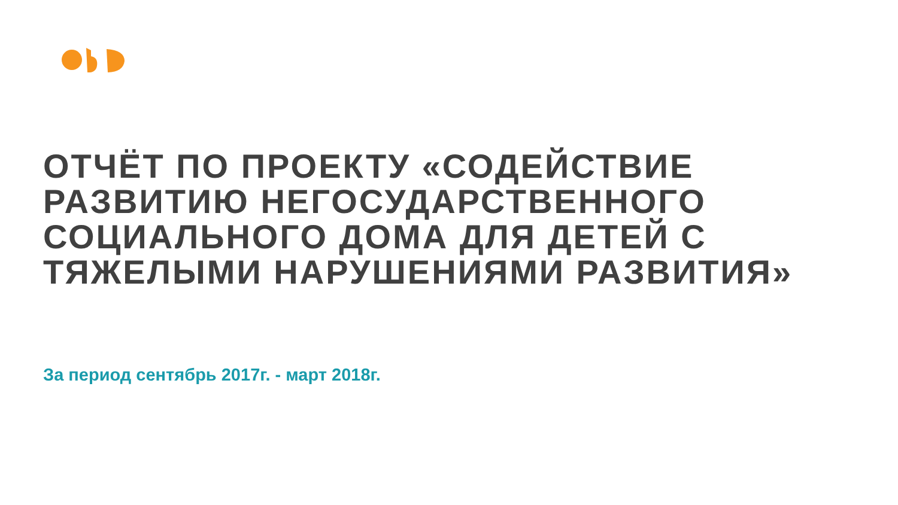ОТЧЁТ ПО ПРОЕКТУ «СОДЕЙСТВИЕ РАЗВИТИЮ НЕГОСУДАРСТВЕННОГО СОЦИАЛЬНОГО ДОМА ДЛЯ ДЕТЕЙ С ТЯЖЕЛЫМИ НАРУШЕНИЯМИ РАЗВИТИЯ»
За период сентябрь 2017г. - март 2018г.